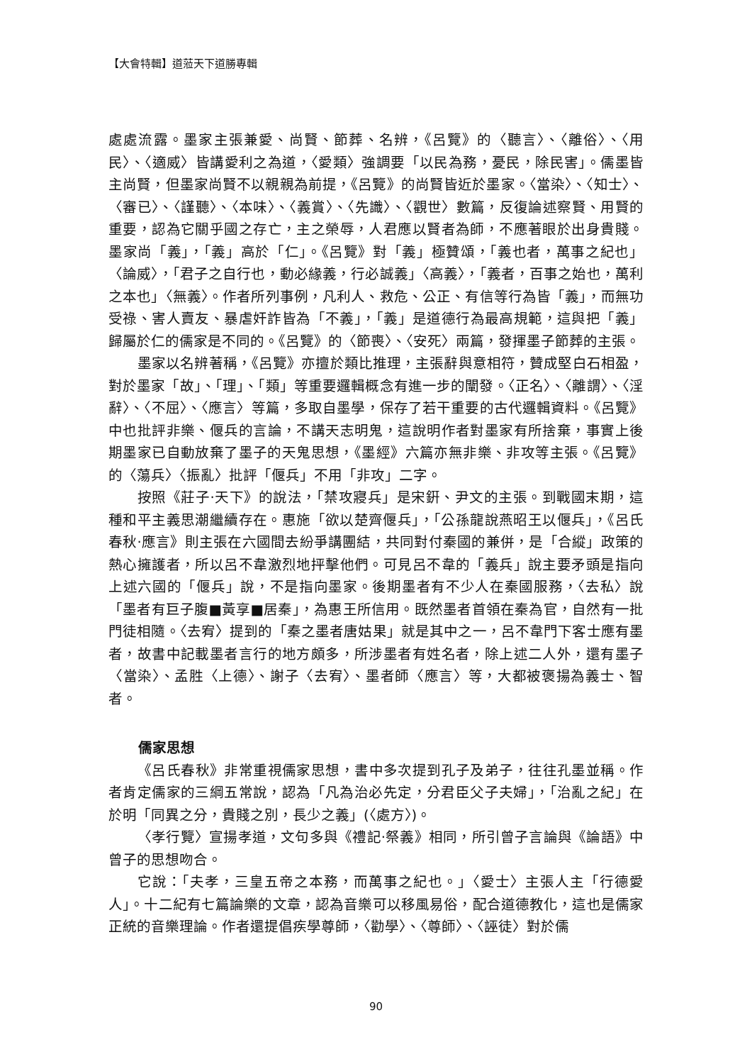【大會特輯】道蒞天下道勝專輯
處處流露。墨家主張兼愛、尚賢、節葬、名辨，《呂覽》的〈聽言〉、〈離俗〉、〈用民〉、〈適威〉皆講愛利之為道，〈愛類〉強調要「以民為務，憂民，除民害」。儒墨皆主尚賢，但墨家尚賢不以親親為前提，《呂覽》的尚賢皆近於墨家。〈當染〉、〈知士〉、〈審已〉、〈謹聽〉、〈本味〉、〈義賞〉、〈先識〉、〈觀世〉數篇，反復論述察賢、用賢的重要，認為它關乎國之存亡，主之榮辱，人君應以賢者為師，不應著眼於出身貴賤。墨家尚「義」，「義」高於「仁」。《呂覽》對「義」極贊頌，「義也者，萬事之紀也」〈論威〉，「君子之自行也，動必緣義，行必誠義」〈高義〉，「義者，百事之始也，萬利之本也」〈無義〉。作者所列事例，凡利人、救危、公正、有信等行為皆「義」，而無功受祿、害人賣友、暴虐奸詐皆為「不義」，「義」是道德行為最高規範，這與把「義」歸屬於仁的儒家是不同的。《呂覽》的〈節喪〉、〈安死〉兩篇，發揮墨子節葬的主張。
墨家以名辨著稱，《呂覽》亦擅於類比推理，主張辭與意相符，贊成堅白石相盈，對於墨家「故」、「理」、「類」等重要邏輯概念有進一步的闡發。〈正名〉、〈離謂〉、〈淫辭〉、〈不屈〉、〈應言〉等篇，多取自墨學，保存了若干重要的古代邏輯資料。《呂覽》中也批評非樂、偃兵的言論，不講天志明鬼，這說明作者對墨家有所捨棄，事實上後期墨家已自動放棄了墨子的天鬼思想，《墨經》六篇亦無非樂、非攻等主張。《呂覽》的〈蕩兵〉〈振亂〉批評「偃兵」不用「非攻」二字。
按照《莊子‧天下》的說法，「禁攻寢兵」是宋銒、尹文的主張。到戰國末期，這種和平主義思潮繼續存在。惠施「欲以楚齊偃兵」，「公孫龍說燕昭王以偃兵」，《呂氏春秋‧應言》則主張在六國間去紛爭講團結，共同對付秦國的兼併，是「合縱」政策的熱心擁護者，所以呂不韋激烈地抨擊他們。可見呂不韋的「義兵」說主要矛頭是指向上述六國的「偃兵」說，不是指向墨家。後期墨者有不少人在秦國服務，〈去私〉說「墨者有巨子腹■黃享■居秦」，為惠王所信用。既然墨者首領在秦為官，自然有一批門徒相隨。〈去宥〉提到的「秦之墨者唐姑果」就是其中之一，呂不韋門下客士應有墨者，故書中記載墨者言行的地方頗多，所涉墨者有姓名者，除上述二人外，還有墨子〈當染〉、孟胜〈上德〉、謝子〈去宥〉、墨者師〈應言〉等，大都被褒揚為義士、智者。
儒家思想
《呂氏春秋》非常重視儒家思想，書中多次提到孔子及弟子，往往孔墨並稱。作者肯定儒家的三綱五常說，認為「凡為治必先定，分君臣父子夫婦」，「治亂之紀」在於明「同異之分，貴賤之別，長少之義」(〈處方〉)。
〈孝行覽〉宣揚孝道，文句多與《禮記‧祭義》相同，所引曾子言論與《論語》中曾子的思想吻合。
它說：「夫孝，三皇五帝之本務，而萬事之紀也。」〈愛士〉主張人主「行德愛人」。十二紀有七篇論樂的文章，認為音樂可以移風易俗，配合道德教化，這也是儒家正統的音樂理論。作者還提倡疾學尊師，〈勸學〉、〈尊師〉、〈誣徒〉對於儒
90